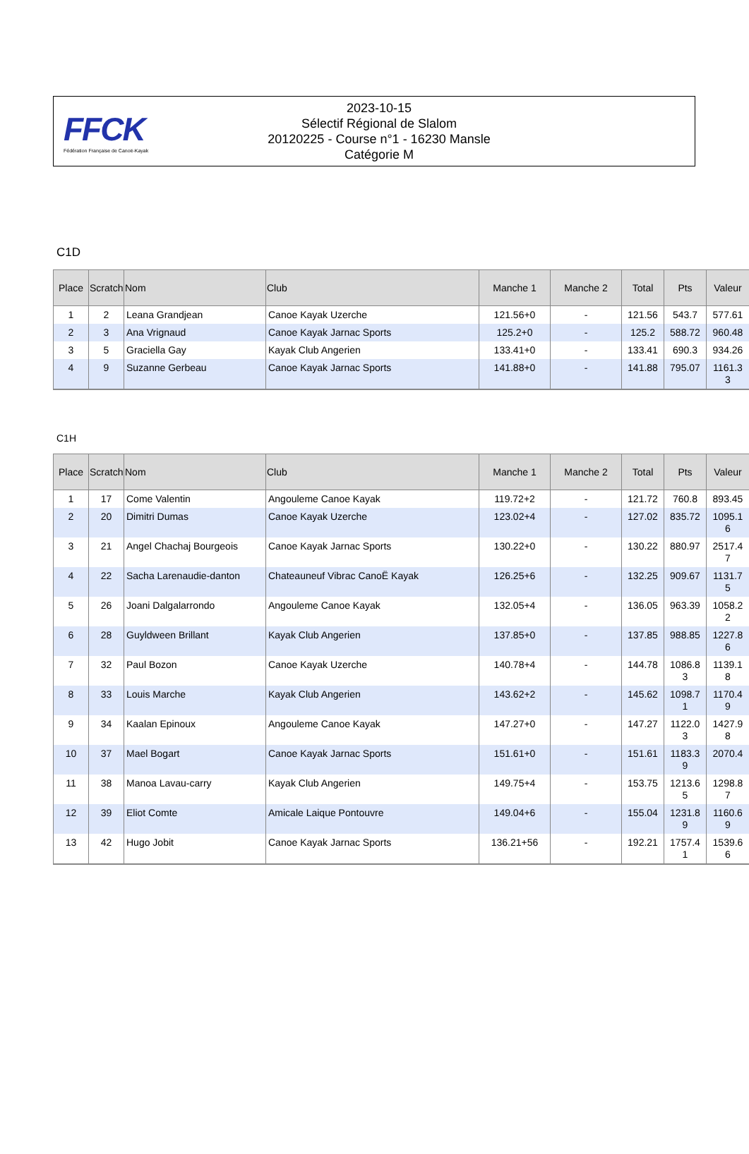FFCK
Fédération Française de Canoë-Kayak
2023-10-15
Sélectif Régional de Slalom
20120225 - Course n°1 - 16230 Mansle
Catégorie M
C1D
| Place | Scratch | Nom | Club | Manche 1 | Manche 2 | Total | Pts | Valeur |
| --- | --- | --- | --- | --- | --- | --- | --- | --- |
| 1 | 2 | Leana Grandjean | Canoe Kayak Uzerche | 121.56+0 | - | 121.56 | 543.7 | 577.61 |
| 2 | 3 | Ana Vrignaud | Canoe Kayak Jarnac Sports | 125.2+0 | - | 125.2 | 588.72 | 960.48 |
| 3 | 5 | Graciella Gay | Kayak Club Angerien | 133.41+0 | - | 133.41 | 690.3 | 934.26 |
| 4 | 9 | Suzanne Gerbeau | Canoe Kayak Jarnac Sports | 141.88+0 | - | 141.88 | 795.07 | 1161.3 3 |
C1H
| Place | Scratch | Nom | Club | Manche 1 | Manche 2 | Total | Pts | Valeur |
| --- | --- | --- | --- | --- | --- | --- | --- | --- |
| 1 | 17 | Come Valentin | Angouleme Canoe Kayak | 119.72+2 | - | 121.72 | 760.8 | 893.45 |
| 2 | 20 | Dimitri Dumas | Canoe Kayak Uzerche | 123.02+4 | - | 127.02 | 835.72 | 1095.1 6 |
| 3 | 21 | Angel Chachaj Bourgeois | Canoe Kayak Jarnac Sports | 130.22+0 | - | 130.22 | 880.97 | 2517.4 7 |
| 4 | 22 | Sacha Larenaudie-danton | Chateauneuf Vibrac CanoË Kayak | 126.25+6 | - | 132.25 | 909.67 | 1131.7 5 |
| 5 | 26 | Joani Dalgalarrondo | Angouleme Canoe Kayak | 132.05+4 | - | 136.05 | 963.39 | 1058.2 2 |
| 6 | 28 | Guyldween Brillant | Kayak Club Angerien | 137.85+0 | - | 137.85 | 988.85 | 1227.8 6 |
| 7 | 32 | Paul Bozon | Canoe Kayak Uzerche | 140.78+4 | - | 144.78 | 1086.8 3 | 1139.1 8 |
| 8 | 33 | Louis Marche | Kayak Club Angerien | 143.62+2 | - | 145.62 | 1098.7 1 | 1170.4 9 |
| 9 | 34 | Kaalan Epinoux | Angouleme Canoe Kayak | 147.27+0 | - | 147.27 | 1122.0 3 | 1427.9 8 |
| 10 | 37 | Mael Bogart | Canoe Kayak Jarnac Sports | 151.61+0 | - | 151.61 | 1183.3 9 | 2070.4 |
| 11 | 38 | Manoa Lavau-carry | Kayak Club Angerien | 149.75+4 | - | 153.75 | 1213.6 5 | 1298.8 7 |
| 12 | 39 | Eliot Comte | Amicale Laique Pontouvre | 149.04+6 | - | 155.04 | 1231.8 9 | 1160.6 9 |
| 13 | 42 | Hugo Jobit | Canoe Kayak Jarnac Sports | 136.21+56 | - | 192.21 | 1757.4 1 | 1539.6 6 |